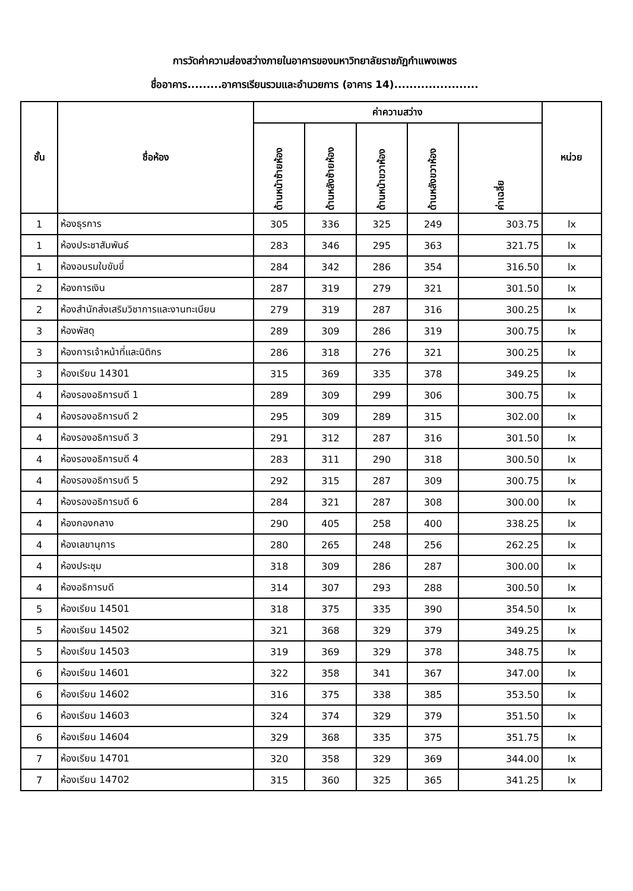การวัดค่าความส่องสว่างภายในอาคารของมหาวิทยาลัยราชภัฏกำแพงเพชร
ชื่ออาคาร.........อาคารเรียนรวมและอำนวยการ (อาคาร 14)......................
| ชั้น | ชื่อห้อง | ค่าความสว่าง | | | | | หน่วย |
| --- | --- | --- | --- | --- | --- | --- | --- |
| | | ด้านหน้าซ้ายห้อง | ด้านหลังซ้ายห้อง | ด้านหน้าขวาห้อง | ด้านหลังขวาห้อง | ค่าเฉลี่ย | |
| 1 | ห้องธุรการ | 305 | 336 | 325 | 249 | 303.75 | lx |
| 1 | ห้องประชาสัมพันธ์ | 283 | 346 | 295 | 363 | 321.75 | lx |
| 1 | ห้องอบรมใบขับขี่ | 284 | 342 | 286 | 354 | 316.50 | lx |
| 2 | ห้องการเงิน | 287 | 319 | 279 | 321 | 301.50 | lx |
| 2 | ห้องสำนักส่งเสริมวิชาการและงานทะเบียน | 279 | 319 | 287 | 316 | 300.25 | lx |
| 3 | ห้องพัสดุ | 289 | 309 | 286 | 319 | 300.75 | lx |
| 3 | ห้องการเจ้าหน้าที่และนิติกร | 286 | 318 | 276 | 321 | 300.25 | lx |
| 3 | ห้องเรียน 14301 | 315 | 369 | 335 | 378 | 349.25 | lx |
| 4 | ห้องรองอธิการบดี 1 | 289 | 309 | 299 | 306 | 300.75 | lx |
| 4 | ห้องรองอธิการบดี 2 | 295 | 309 | 289 | 315 | 302.00 | lx |
| 4 | ห้องรองอธิการบดี 3 | 291 | 312 | 287 | 316 | 301.50 | lx |
| 4 | ห้องรองอธิการบดี 4 | 283 | 311 | 290 | 318 | 300.50 | lx |
| 4 | ห้องรองอธิการบดี 5 | 292 | 315 | 287 | 309 | 300.75 | lx |
| 4 | ห้องรองอธิการบดี 6 | 284 | 321 | 287 | 308 | 300.00 | lx |
| 4 | ห้องกองกลาง | 290 | 405 | 258 | 400 | 338.25 | lx |
| 4 | ห้องเลขานุการ | 280 | 265 | 248 | 256 | 262.25 | lx |
| 4 | ห้องประชุม | 318 | 309 | 286 | 287 | 300.00 | lx |
| 4 | ห้องอธิการบดี | 314 | 307 | 293 | 288 | 300.50 | lx |
| 5 | ห้องเรียน 14501 | 318 | 375 | 335 | 390 | 354.50 | lx |
| 5 | ห้องเรียน 14502 | 321 | 368 | 329 | 379 | 349.25 | lx |
| 5 | ห้องเรียน 14503 | 319 | 369 | 329 | 378 | 348.75 | lx |
| 6 | ห้องเรียน 14601 | 322 | 358 | 341 | 367 | 347.00 | lx |
| 6 | ห้องเรียน 14602 | 316 | 375 | 338 | 385 | 353.50 | lx |
| 6 | ห้องเรียน 14603 | 324 | 374 | 329 | 379 | 351.50 | lx |
| 6 | ห้องเรียน 14604 | 329 | 368 | 335 | 375 | 351.75 | lx |
| 7 | ห้องเรียน 14701 | 320 | 358 | 329 | 369 | 344.00 | lx |
| 7 | ห้องเรียน 14702 | 315 | 360 | 325 | 365 | 341.25 | lx |